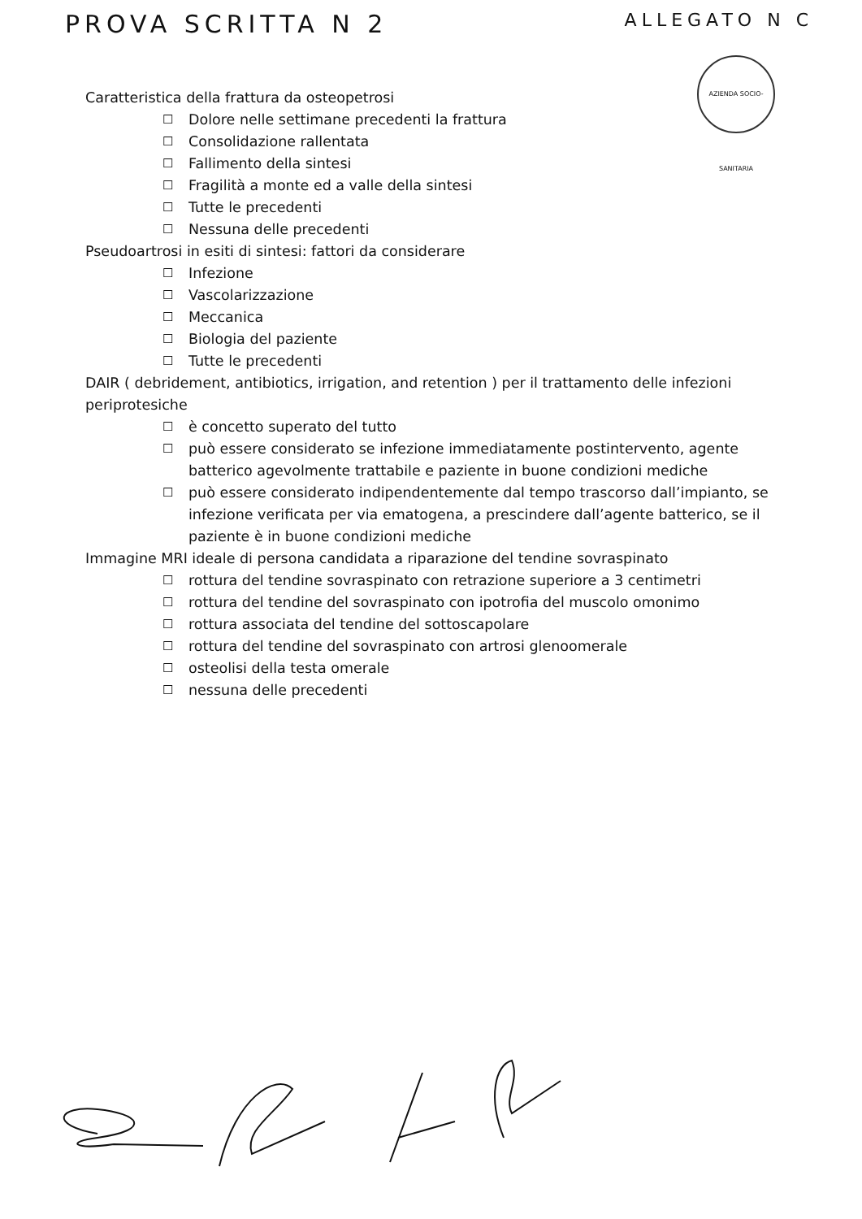PROVA SCRITTA N 2
ALLEGATO N C
AZIENDA SOCIO-SANITARIA
Caratteristica della frattura da osteopetrosi
☐ Dolore nelle settimane precedenti la frattura
☐ Consolidazione rallentata
☐ Fallimento della sintesi
☐ Fragilità a monte ed a valle della sintesi
☐ Tutte le precedenti
☐ Nessuna delle precedenti
Pseudoartrosi in esiti di sintesi: fattori da considerare
☐ Infezione
☐ Vascolarizzazione
☐ Meccanica
☐ Biologia del paziente
☐ Tutte le precedenti
DAIR ( debridement, antibiotics, irrigation, and retention ) per il trattamento delle infezioni periprotesiche
☐ è concetto superato del tutto
☐ può essere considerato se infezione immediatamente postintervento, agente batterico agevolmente trattabile e paziente in buone condizioni mediche
☐ può essere considerato indipendentemente dal tempo trascorso dall’impianto, se infezione verificata per via ematogena, a prescindere dall’agente batterico, se il paziente è in buone condizioni mediche
Immagine MRI ideale di persona candidata a riparazione del tendine sovraspinato
☐ rottura del tendine sovraspinato con retrazione superiore a 3 centimetri
☐ rottura del tendine del sovraspinato con ipotrofia del muscolo omonimo
☐ rottura associata del tendine del sottoscapolare
☐ rottura del tendine del sovraspinato con artrosi glenoomerale
☐ osteolisi della testa omerale
☐ nessuna delle precedenti